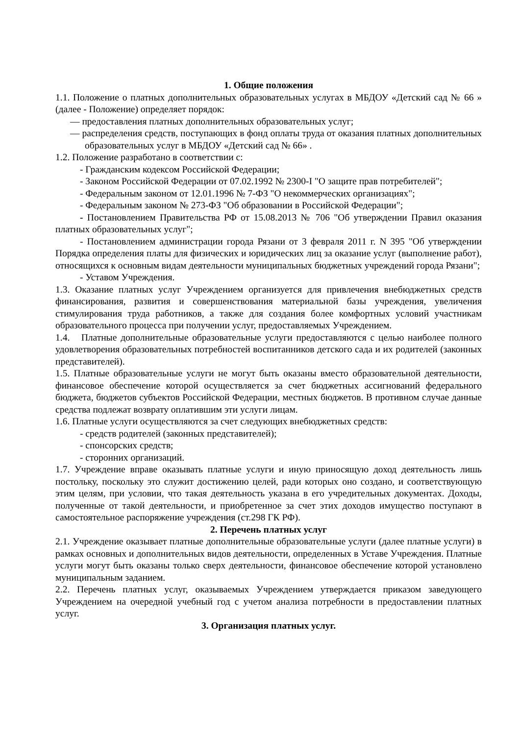1. Общие положения
1.1. Положение о платных дополнительных образовательных услугах в МБДОУ «Детский сад № 66 » (далее - Положение) определяет порядок:
— предоставления платных дополнительных образовательных услуг;
— распределения средств, поступающих в фонд оплаты труда от оказания платных дополнительных образовательных услуг в МБДОУ «Детский сад № 66» .
1.2. Положение разработано в соответствии с:
- Гражданским кодексом Российской Федерации;
- Законом Российской Федерации от 07.02.1992 № 2300-I "О защите прав потребителей";
- Федеральным законом от 12.01.1996 № 7-ФЗ "О некоммерческих организациях";
- Федеральным законом № 273-ФЗ "Об образовании в Российской Федерации";
- Постановлением Правительства РФ от 15.08.2013 № 706 "Об утверждении Правил оказания платных образовательных услуг";
- Постановлением администрации города Рязани от 3 февраля 2011 г. N 395 "Об утверждении Порядка определения платы для физических и юридических лиц за оказание услуг (выполнение работ), относящихся к основным видам деятельности муниципальных бюджетных учреждений города Рязани";
- Уставом Учреждения.
1.3. Оказание платных услуг Учреждением организуется для привлечения внебюджетных средств финансирования, развития и совершенствования материальной базы учреждения, увеличения стимулирования труда работников, а также для создания более комфортных условий участникам образовательного процесса при получении услуг, предоставляемых Учреждением.
1.4. Платные дополнительные образовательные услуги предоставляются с целью наиболее полного удовлетворения образовательных потребностей воспитанников детского сада и их родителей (законных представителей).
1.5. Платные образовательные услуги не могут быть оказаны вместо образовательной деятельности, финансовое обеспечение которой осуществляется за счет бюджетных ассигнований федерального бюджета, бюджетов субъектов Российской Федерации, местных бюджетов. В противном случае данные средства подлежат возврату оплатившим эти услуги лицам.
1.6. Платные услуги осуществляются за счет следующих внебюджетных средств:
- средств родителей (законных представителей);
- спонсорских средств;
- сторонних организаций.
1.7. Учреждение вправе оказывать платные услуги и иную приносящую доход деятельность лишь постольку, поскольку это служит достижению целей, ради которых оно создано, и соответствующую этим целям, при условии, что такая деятельность указана в его учредительных документах. Доходы, полученные от такой деятельности, и приобретенное за счет этих доходов имущество поступают в самостоятельное распоряжение учреждения (ст.298 ГК РФ).
2. Перечень платных услуг
2.1. Учреждение оказывает платные дополнительные образовательные услуги (далее платные услуги) в рамках основных и дополнительных видов деятельности, определенных в Уставе Учреждения. Платные услуги могут быть оказаны только сверх деятельности, финансовое обеспечение которой установлено муниципальным заданием.
2.2. Перечень платных услуг, оказываемых Учреждением утверждается приказом заведующего Учреждением на очередной учебный год с учетом анализа потребности в предоставлении платных услуг.
3. Организация платных услуг.